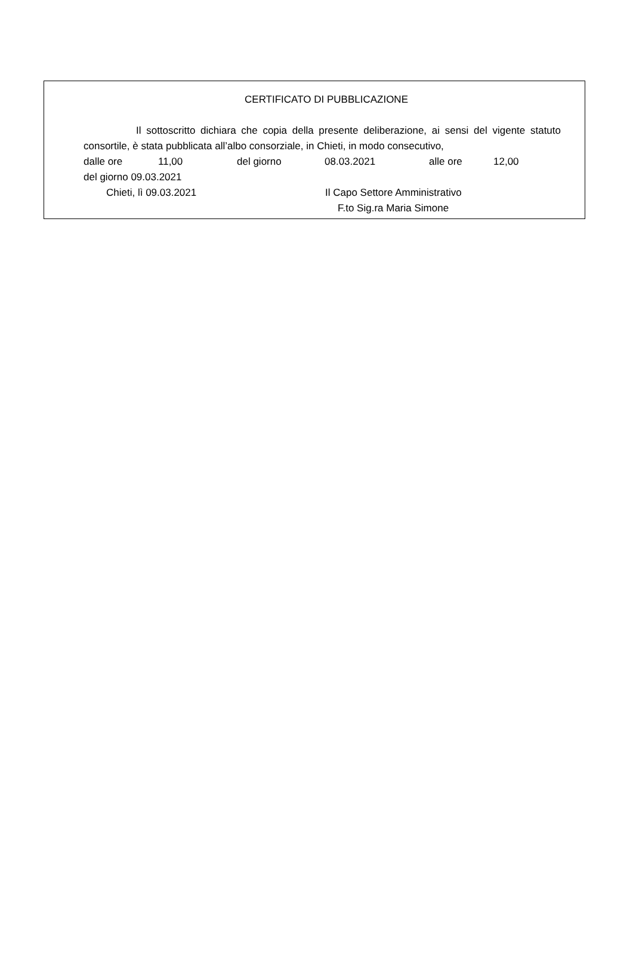CERTIFICATO DI PUBBLICAZIONE
Il sottoscritto dichiara che copia della presente deliberazione, ai sensi del vigente statuto consortile, è stata pubblicata all’albo consorziale, in Chieti, in modo consecutivo,
dalle ore 11,00 del giorno 08.03.2021 alle ore 12,00
del giorno 09.03.2021
Chieti, lì 09.03.2021 Il Capo Settore Amministrativo
F.to Sig.ra Maria Simone